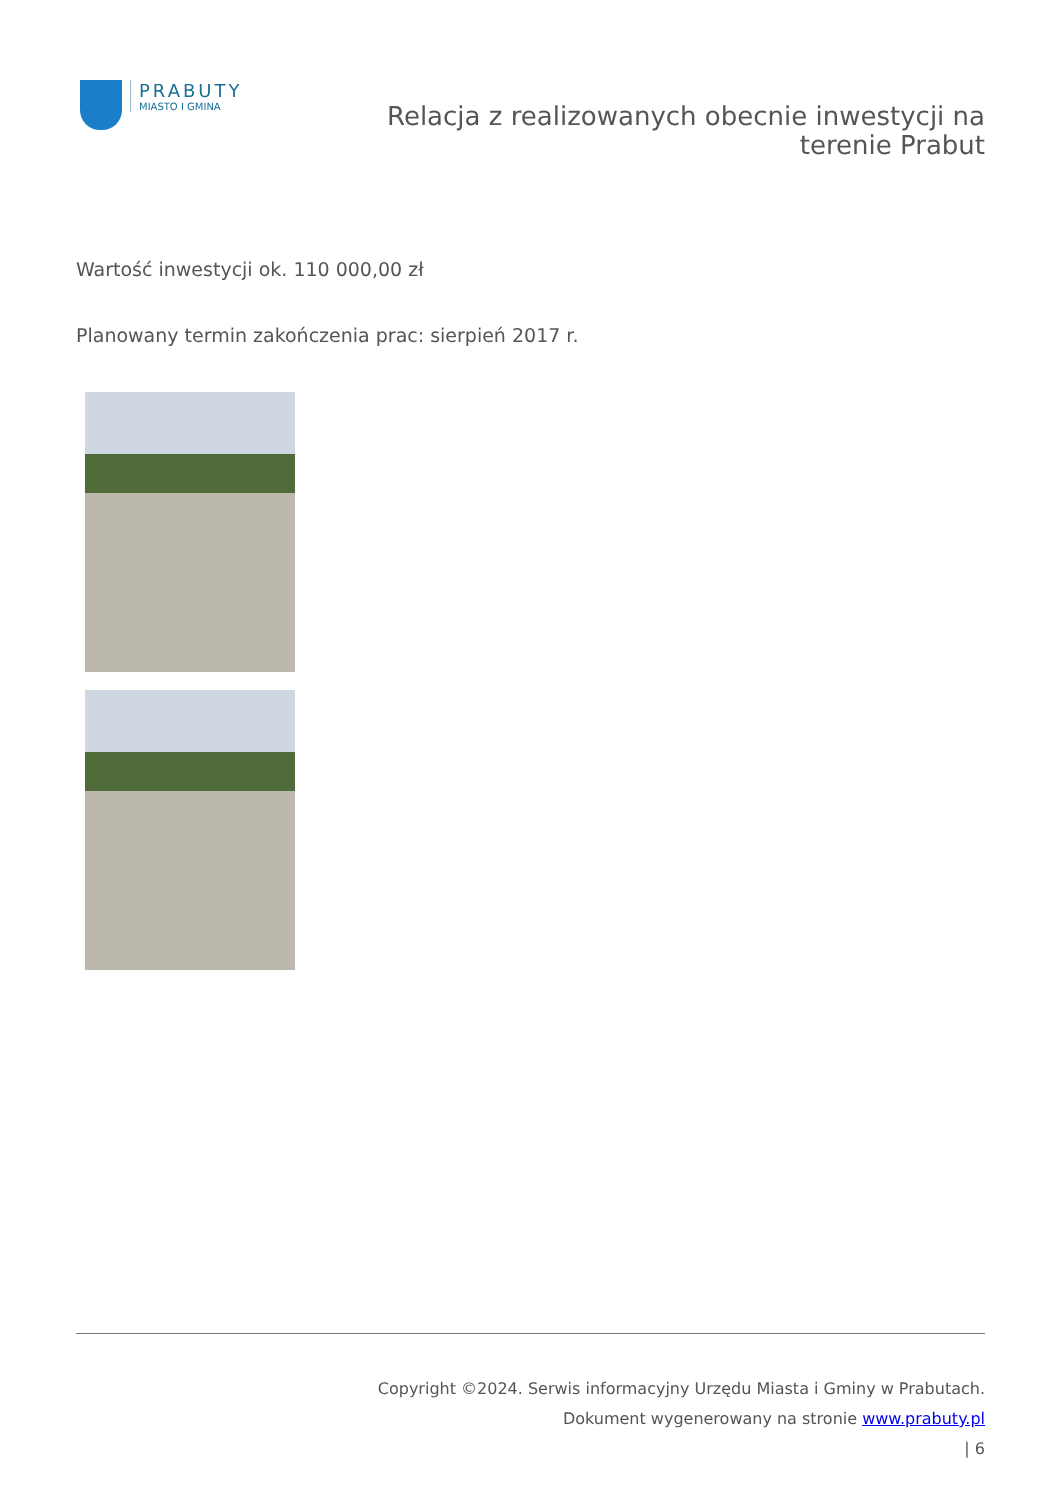PRABUTY
MIASTO I GMINA
Relacja z realizowanych obecnie inwestycji na
terenie Prabut
Wartość inwestycji ok. 110 000,00 zł
Planowany termin zakończenia prac: sierpień 2017 r.
Copyright ©2024. Serwis informacyjny Urzędu Miasta i Gminy w Prabutach.
Dokument wygenerowany na stronie www.prabuty.pl
| 6